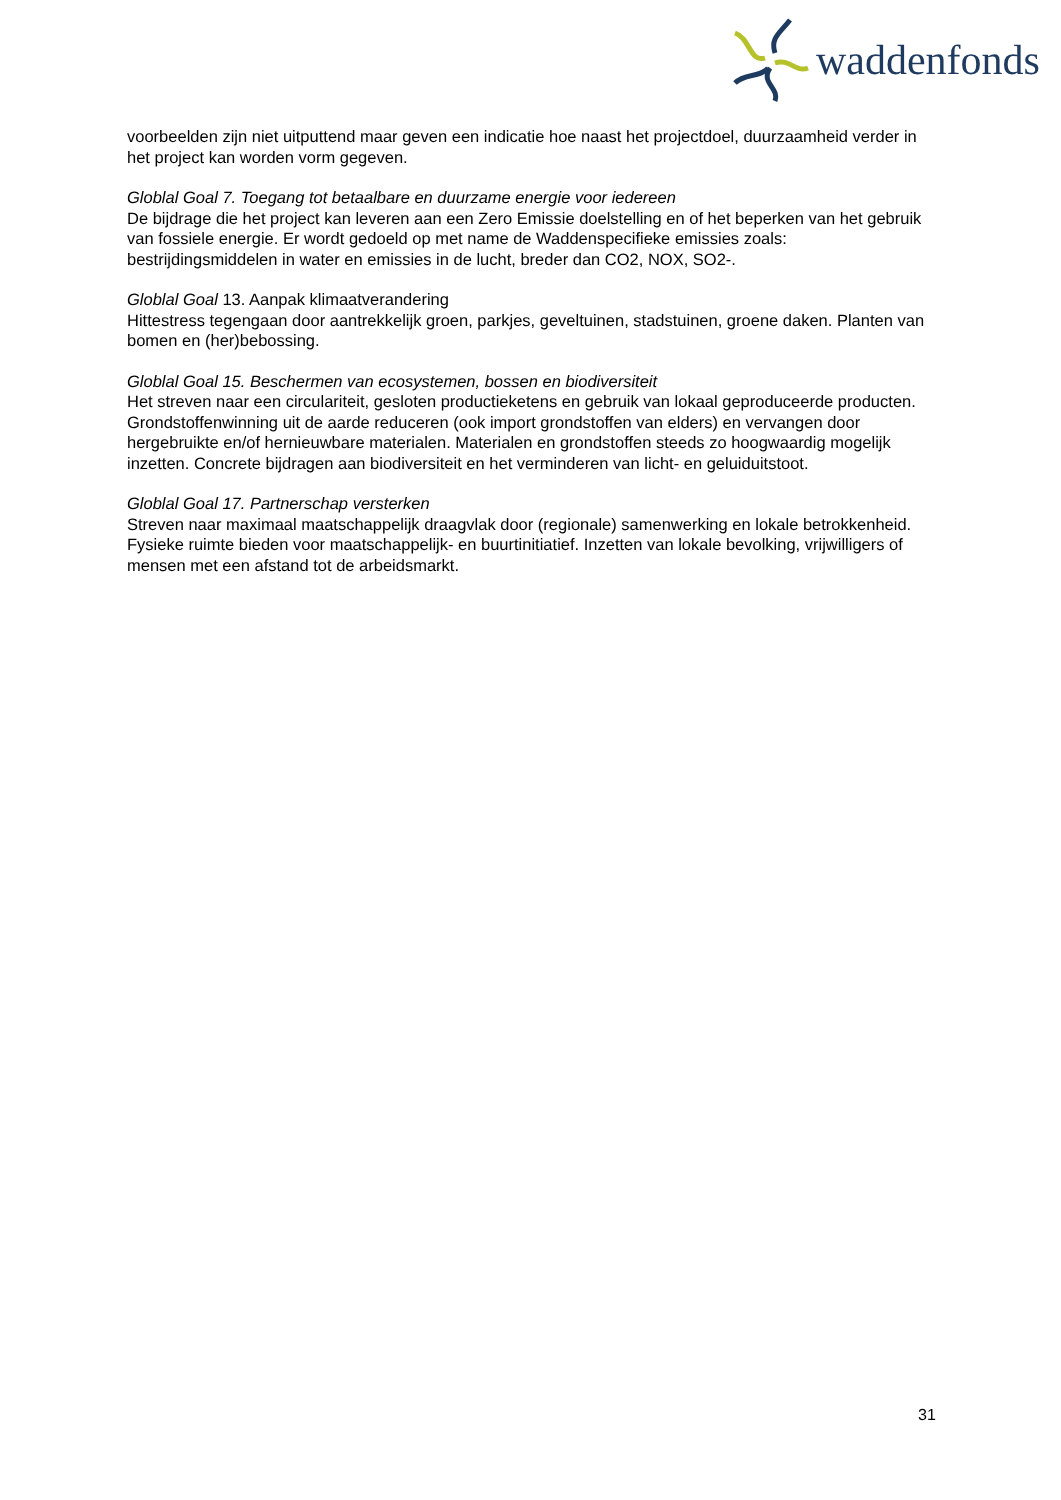waddenfonds
voorbeelden zijn niet uitputtend maar geven een indicatie hoe naast het projectdoel, duurzaamheid verder in het project kan worden vorm gegeven.
Globlal Goal 7. Toegang tot betaalbare en duurzame energie voor iedereen
De bijdrage die het project kan leveren aan een Zero Emissie doelstelling en of het beperken van het gebruik van fossiele energie. Er wordt gedoeld op met name de Waddenspecifieke emissies zoals: bestrijdingsmiddelen in water en emissies in de lucht, breder dan CO2, NOX, SO2-.
Globlal Goal 13. Aanpak klimaatverandering
Hittestress tegengaan door aantrekkelijk groen, parkjes, geveltuinen, stadstuinen, groene daken. Planten van bomen en (her)bebossing.
Globlal Goal 15. Beschermen van ecosystemen, bossen en biodiversiteit
Het streven naar een circulariteit, gesloten productieketens en gebruik van lokaal geproduceerde producten. Grondstoffenwinning uit de aarde reduceren (ook import grondstoffen van elders) en vervangen door hergebruikte en/of hernieuwbare materialen. Materialen en grondstoffen steeds zo hoogwaardig mogelijk inzetten. Concrete bijdragen aan biodiversiteit en het verminderen van licht- en geluiduitstoot.
Globlal Goal 17. Partnerschap versterken
Streven naar maximaal maatschappelijk draagvlak door (regionale) samenwerking en lokale betrokkenheid. Fysieke ruimte bieden voor maatschappelijk- en buurtinitiatief. Inzetten van lokale bevolking, vrijwilligers of mensen met een afstand tot de arbeidsmarkt.
31